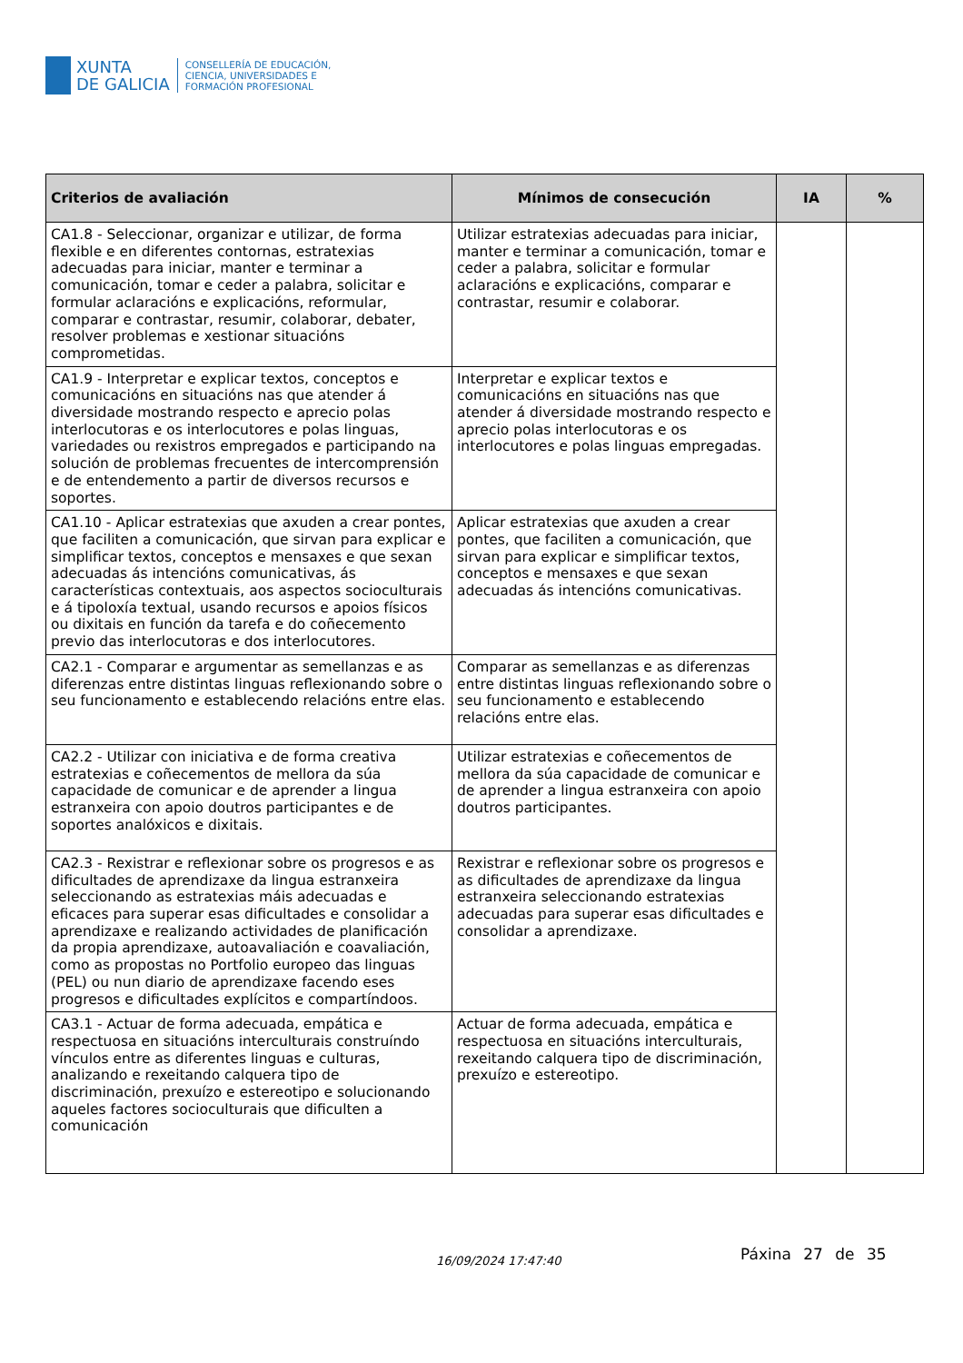XUNTA
DE GALICIA
CONSELLERÍA DE EDUCACIÓN,
CIENCIA, UNIVERSIDADES E
FORMACIÓN PROFESIONAL
| Criterios de avaliación | Mínimos de consecución | IA | % |
| --- | --- | --- | --- |
| CA1.8 - Seleccionar, organizar e utilizar, de forma flexible e en diferentes contornas, estratexias adecuadas para iniciar, manter e terminar a comunicación, tomar e ceder a palabra, solicitar e formular aclaracións e explicacións, reformular, comparar e contrastar, resumir, colaborar, debater, resolver problemas e xestionar situacións comprometidas. | Utilizar estratexias adecuadas para iniciar, manter e terminar a comunicación, tomar e ceder a palabra, solicitar e formular aclaracións e explicacións, comparar e contrastar, resumir e colaborar. | | |
| CA1.9 - Interpretar e explicar textos, conceptos e comunicacións en situacións nas que atender á diversidade mostrando respecto e aprecio polas interlocutoras e os interlocutores e polas linguas, variedades ou rexistros empregados e participando na solución de problemas frecuentes de intercomprensión e de entendemento a partir de diversos recursos e soportes. | Interpretar e explicar textos e comunicacións en situacións nas que atender á diversidade mostrando respecto e aprecio polas interlocutoras e os interlocutores e polas linguas empregadas. | | |
| CA1.10 - Aplicar estratexias que axuden a crear pontes, que faciliten a comunicación, que sirvan para explicar e simplificar textos, conceptos e mensaxes e que sexan adecuadas ás intencións comunicativas, ás características contextuais, aos aspectos socioculturais e á tipoloxía textual, usando recursos e apoios físicos ou dixitais en función da tarefa e do coñecemento previo das interlocutoras e dos interlocutores. | Aplicar estratexias que axuden a crear pontes, que faciliten a comunicación, que sirvan para explicar e simplificar textos, conceptos e mensaxes e que sexan adecuadas ás intencións comunicativas. | | |
| CA2.1 - Comparar e argumentar as semellanzas e as diferenzas entre distintas linguas reflexionando sobre o seu funcionamento e establecendo relacións entre elas. | Comparar as semellanzas e as diferenzas entre distintas linguas reflexionando sobre o seu funcionamento e establecendo relacións entre elas. | | |
| CA2.2 - Utilizar con iniciativa e de forma creativa estratexias e coñecementos de mellora da súa capacidade de comunicar e de aprender a lingua estranxeira con apoio doutros participantes e de soportes analóxicos e dixitais. | Utilizar estratexias e coñecementos de mellora da súa capacidade de comunicar e de aprender a lingua estranxeira con apoio doutros participantes. | | |
| CA2.3 - Rexistrar e reflexionar sobre os progresos e as dificultades de aprendizaxe da lingua estranxeira seleccionando as estratexias máis adecuadas e eficaces para superar esas dificultades e consolidar a aprendizaxe e realizando actividades de planificación da propia aprendizaxe, autoavaliación e coavaliación, como as propostas no Portfolio europeo das linguas (PEL) ou nun diario de aprendizaxe facendo eses progresos e dificultades explícitos e compartíndoos. | Rexistrar e reflexionar sobre os progresos e as dificultades de aprendizaxe da lingua estranxeira seleccionando estratexias adecuadas para superar esas dificultades e consolidar a aprendizaxe. | | |
| CA3.1 - Actuar de forma adecuada, empática e respectuosa en situacións interculturais construíndo vínculos entre as diferentes linguas e culturas, analizando e rexeitando calquera tipo de discriminación, prexuízo e estereotipo e solucionando aqueles factores socioculturais que dificulten a comunicación | Actuar de forma adecuada, empática e respectuosa en situacións interculturais, rexeitando calquera tipo de discriminación, prexuízo e estereotipo. | | |
Páxina 27 de 35
16/09/2024 17:47:40